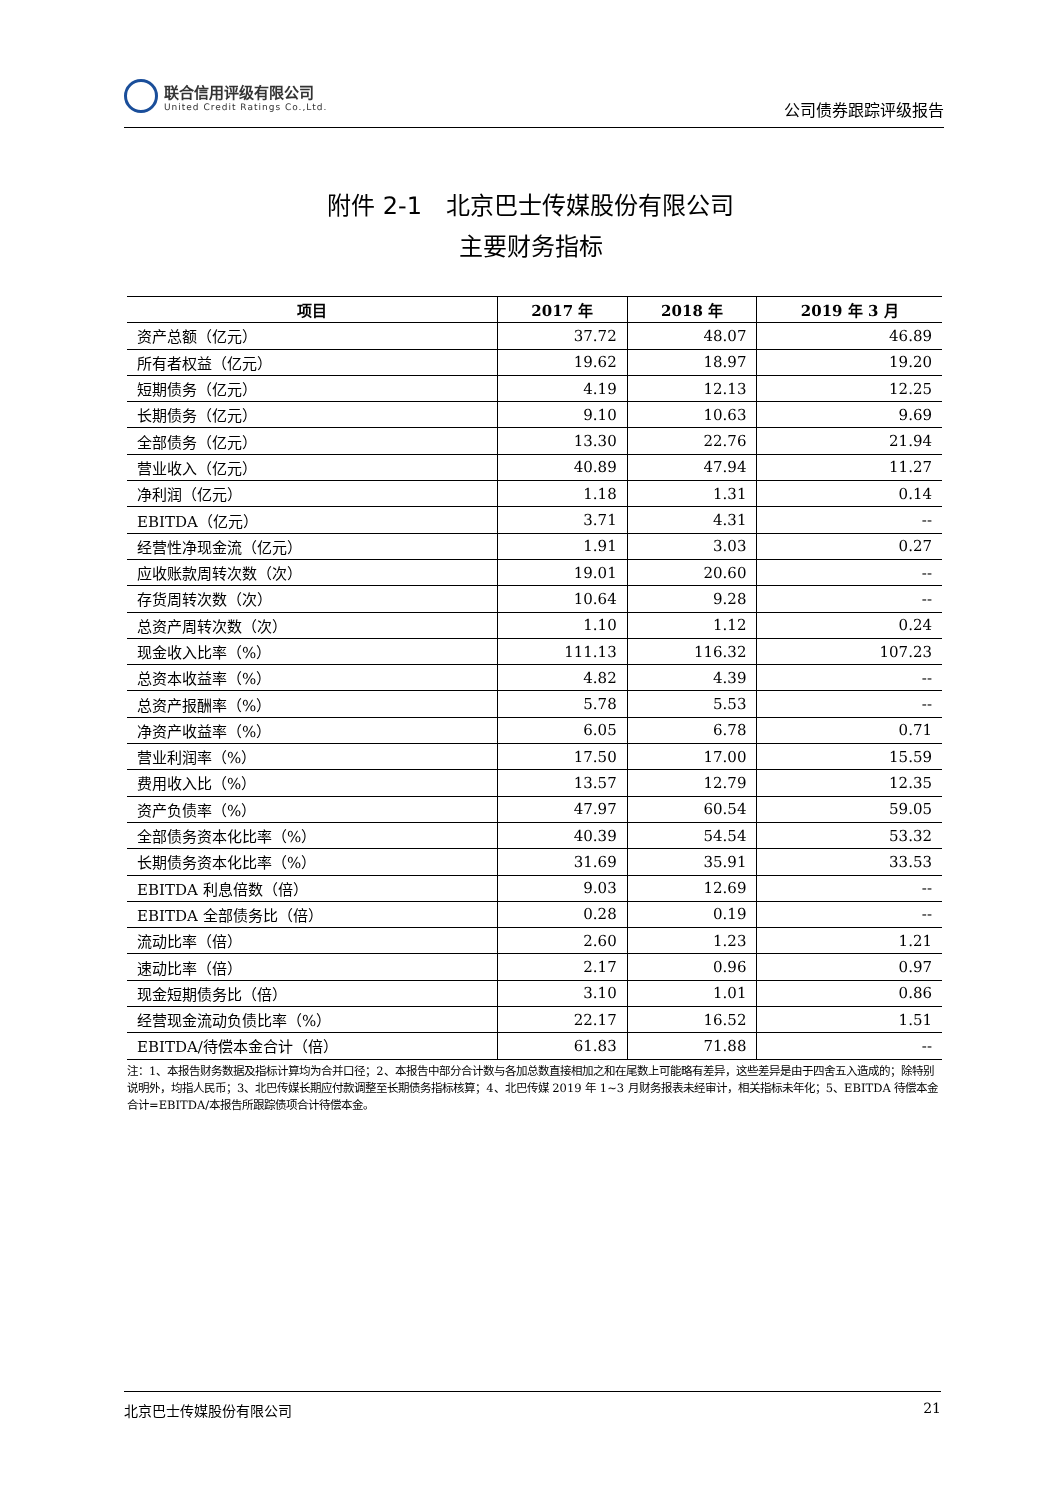联合信用评级有限公司
United Credit Ratings Co.,Ltd.
公司债券跟踪评级报告
附件 2-1　北京巴士传媒股份有限公司
主要财务指标
| 项目 | 2017 年 | 2018 年 | 2019 年 3 月 |
| --- | --- | --- | --- |
| 资产总额（亿元） | 37.72 | 48.07 | 46.89 |
| 所有者权益（亿元） | 19.62 | 18.97 | 19.20 |
| 短期债务（亿元） | 4.19 | 12.13 | 12.25 |
| 长期债务（亿元） | 9.10 | 10.63 | 9.69 |
| 全部债务（亿元） | 13.30 | 22.76 | 21.94 |
| 营业收入（亿元） | 40.89 | 47.94 | 11.27 |
| 净利润（亿元） | 1.18 | 1.31 | 0.14 |
| EBITDA（亿元） | 3.71 | 4.31 | -- |
| 经营性净现金流（亿元） | 1.91 | 3.03 | 0.27 |
| 应收账款周转次数（次） | 19.01 | 20.60 | -- |
| 存货周转次数（次） | 10.64 | 9.28 | -- |
| 总资产周转次数（次） | 1.10 | 1.12 | 0.24 |
| 现金收入比率（%） | 111.13 | 116.32 | 107.23 |
| 总资本收益率（%） | 4.82 | 4.39 | -- |
| 总资产报酬率（%） | 5.78 | 5.53 | -- |
| 净资产收益率（%） | 6.05 | 6.78 | 0.71 |
| 营业利润率（%） | 17.50 | 17.00 | 15.59 |
| 费用收入比（%） | 13.57 | 12.79 | 12.35 |
| 资产负债率（%） | 47.97 | 60.54 | 59.05 |
| 全部债务资本化比率（%） | 40.39 | 54.54 | 53.32 |
| 长期债务资本化比率（%） | 31.69 | 35.91 | 33.53 |
| EBITDA 利息倍数（倍） | 9.03 | 12.69 | -- |
| EBITDA 全部债务比（倍） | 0.28 | 0.19 | -- |
| 流动比率（倍） | 2.60 | 1.23 | 1.21 |
| 速动比率（倍） | 2.17 | 0.96 | 0.97 |
| 现金短期债务比（倍） | 3.10 | 1.01 | 0.86 |
| 经营现金流动负债比率（%） | 22.17 | 16.52 | 1.51 |
| EBITDA/待偿本金合计（倍） | 61.83 | 71.88 | -- |
注：1、本报告财务数据及指标计算均为合并口径；2、本报告中部分合计数与各加总数直接相加之和在尾数上可能略有差异，这些差异是由于四舍五入造成的；除特别说明外，均指人民币；3、北巴传媒长期应付款调整至长期债务指标核算；4、北巴传媒 2019 年 1~3 月财务报表未经审计，相关指标未年化；5、EBITDA 待偿本金合计=EBITDA/本报告所跟踪债项合计待偿本金。
北京巴士传媒股份有限公司 21